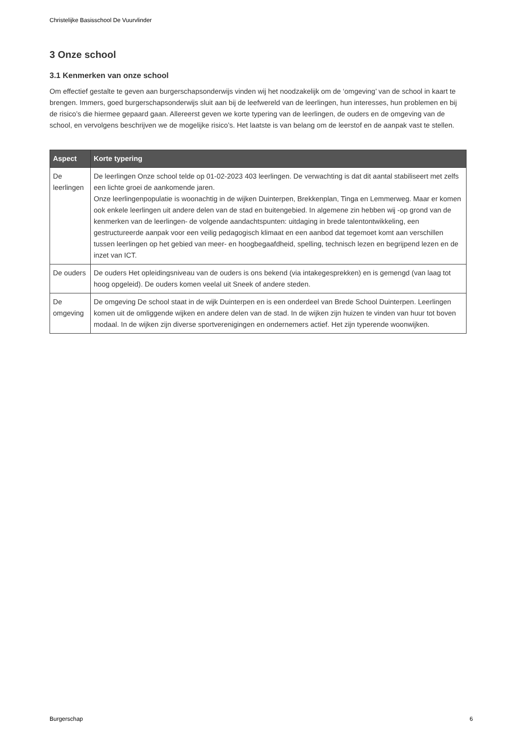Christelijke Basisschool De Vuurvlinder
3 Onze school
3.1 Kenmerken van onze school
Om effectief gestalte te geven aan burgerschapsonderwijs vinden wij het noodzakelijk om de ‘omgeving’ van de school in kaart te brengen. Immers, goed burgerschapsonderwijs sluit aan bij de leefwereld van de leerlingen, hun interesses, hun problemen en bij de risico’s die hiermee gepaard gaan. Allereerst geven we korte typering van de leerlingen, de ouders en de omgeving van de school, en vervolgens beschrijven we de mogelijke risico’s. Het laatste is van belang om de leerstof en de aanpak vast te stellen.
| Aspect | Korte typering |
| --- | --- |
| De leerlingen | De leerlingen Onze school telde op 01-02-2023 403 leerlingen. De verwachting is dat dit aantal stabiliseert met zelfs een lichte groei de aankomende jaren. Onze leerlingenpopulatie is woonachtig in de wijken Duinterpen, Brekkenplan, Tinga en Lemmerweg. Maar er komen ook enkele leerlingen uit andere delen van de stad en buitengebied. In algemene zin hebben wij -op grond van de kenmerken van de leerlingen- de volgende aandachtspunten: uitdaging in brede talentontwikkeling, een gestructureerde aanpak voor een veilig pedagogisch klimaat en een aanbod dat tegemoet komt aan verschillen tussen leerlingen op het gebied van meer- en hoogbegaafdheid, spelling, technisch lezen en begrijpend lezen en de inzet van ICT. |
| De ouders | De ouders Het opleidingsniveau van de ouders is ons bekend (via intakegesprekken) en is gemengd (van laag tot hoog opgeleid). De ouders komen veelal uit Sneek of andere steden. |
| De omgeving | De omgeving De school staat in de wijk Duinterpen en is een onderdeel van Brede School Duinterpen. Leerlingen komen uit de omliggende wijken en andere delen van de stad. In de wijken zijn huizen te vinden van huur tot boven modaal. In de wijken zijn diverse sportverenigingen en ondernemers actief. Het zijn typerende woonwijken. |
Burgerschap 6